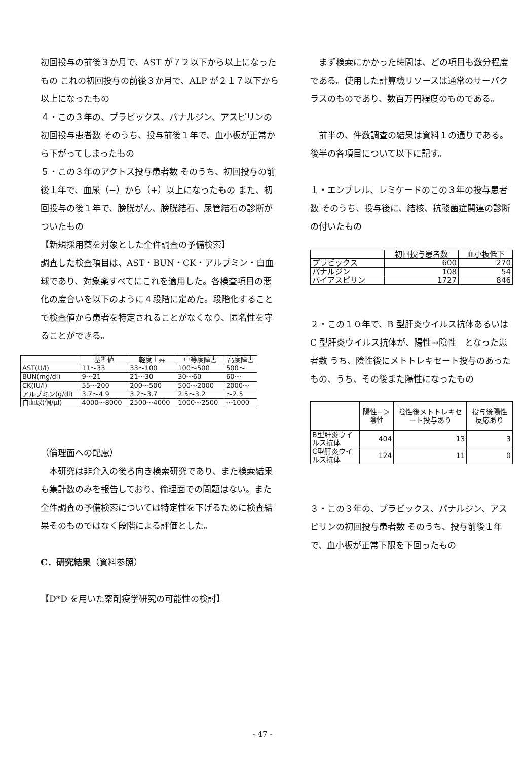初回投与の前後３か月で、AST が７２以下から以上になったもの これの初回投与の前後３か月で、ALP が２１７以下から以上になったもの
４・この３年の、プラビックス、パナルジン、アスピリンの初回投与患者数 そのうち、投与前後１年で、血小板が正常から下がってしまったもの
５・この３年のアクトス投与患者数 そのうち、初回投与の前後１年で、血尿（−）から（+）以上になったもの また、初回投与の後１年で、膀胱がん、膀胱結石、尿管結石の診断がついたもの
【新規採用薬を対象とした全件調査の予備検索】
調査した検査項目は、AST・BUN・CK・アルブミン・白血球であり、対象薬すべてにこれを適用した。各検査項目の悪化の度合いを以下のように４段階に定めた。段階化することで検査値から患者を特定されることがなくなり、匿名性を守ることができる。
| | 基準値 | 軽度上昇 | 中等度障害 | 高度障害 |
| --- | --- | --- | --- | --- |
| AST(U/l) | 11〜33 | 33〜100 | 100〜500 | 500〜 |
| BUN(mg/dl) | 9〜21 | 21〜30 | 30〜60 | 60〜 |
| CK(IU/l) | 55〜200 | 200〜500 | 500〜2000 | 2000〜 |
| アルブミン(g/dl) | 3.7〜4.9 | 3.2〜3.7 | 2.5〜3.2 | 〜2.5 |
| 白血球(個/μl) | 4000〜8000 | 2500〜4000 | 1000〜2500 | 〜1000 |
（倫理面への配慮）
　本研究は非介入の後ろ向き検索研究であり、また検索結果も集計数のみを報告しており、倫理面での問題はない。また全件調査の予備検索については特定性を下げるために検査結果そのものではなく段階による評価とした。
C．研究結果（資料参照）
【D*D を用いた薬剤疫学研究の可能性の検討】
　まず検索にかかった時間は、どの項目も数分程度である。使用した計算機リソースは通常のサーバクラスのものであり、数百万円程度のものである。
　前半の、件数調査の結果は資料１の通りである。
後半の各項目について以下に記す。
１・エンブレル、レミケードのこの３年の投与患者数 そのうち、投与後に、結核、抗酸菌症関連の診断の付いたもの
| | 初回投与患者数 | 血小板低下 |
| --- | --- | --- |
| プラビックス | 600 | 270 |
| パナルジン | 108 | 54 |
| バイアスピリン | 1727 | 846 |
２・この１０年で、B 型肝炎ウイルス抗体あるいは C 型肝炎ウイルス抗体が、陽性→陰性　となった患者数 うち、陰性後にメトトレキセート投与のあったもの、うち、その後また陽性になったもの
| | 陽性−＞陰性 | 陰性後メトトレキセート投与あり | 投与後陽性反応あり |
| --- | --- | --- | --- |
| B型肝炎ウイルス抗体 | 404 | 13 | 3 |
| C型肝炎ウイルス抗体 | 124 | 11 | 0 |
３・この３年の、プラビックス、パナルジン、アスピリンの初回投与患者数 そのうち、投与前後１年で、血小板が正常下限を下回ったもの
- 47 -